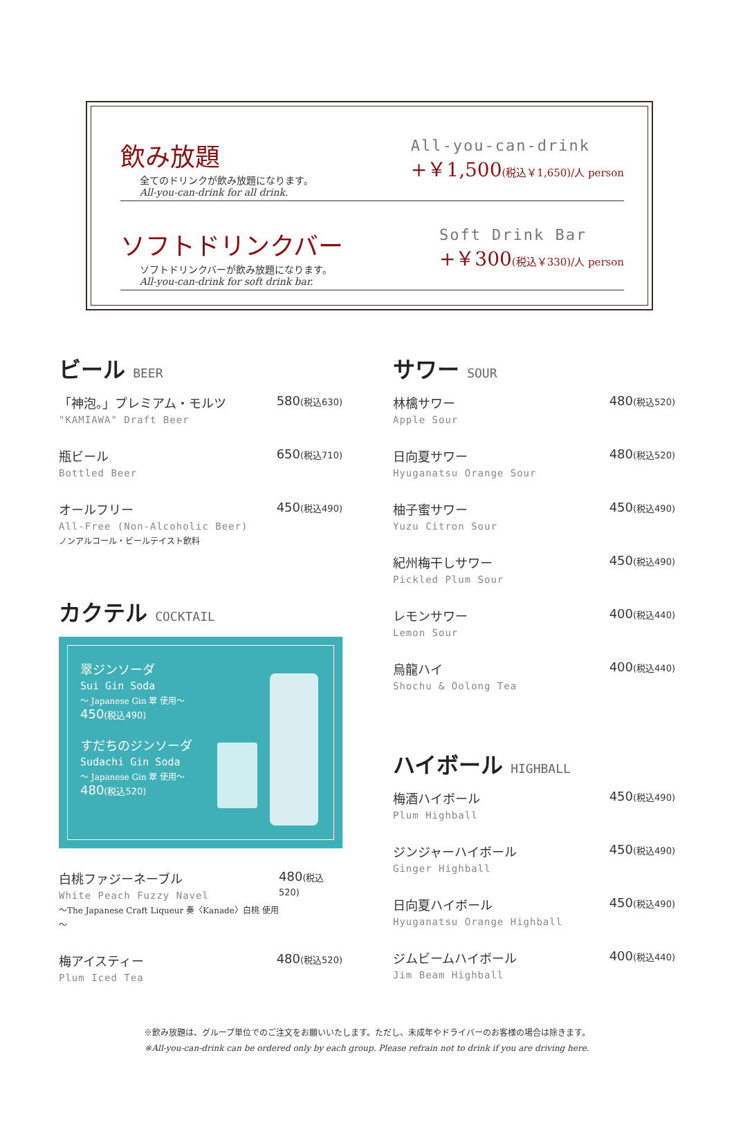飲み放題
全てのドリンクが飲み放題になります。
All-you-can-drink for all drink.
All-you-can-drink
+￥1,500(税込￥1,650)/人 person
ソフトドリンクバー
ソフトドリンクバーが飲み放題になります。
All-you-can-drink for soft drink bar.
Soft Drink Bar
+￥300(税込￥330)/人 person
ビール BEER
「神泡。」プレミアム・モルツ
"KAMIAWA" Draft Beer
580(税込630)
瓶ビール
Bottled Beer
650(税込710)
オールフリー
All-Free (Non-Alcoholic Beer)
ノンアルコール・ビールテイスト飲料
450(税込490)
カクテル COCKTAIL
翠ジンソーダ
Sui Gin Soda
～ Japanese Gin 翠 使用～
450(税込490)
すだちのジンソーダ
Sudachi Gin Soda
～ Japanese Gin 翠 使用～
480(税込520)
白桃ファジーネーブル
White Peach Fuzzy Navel
～The Japanese Craft Liqueur 奏〈Kanade〉白桃 使用～
480(税込520)
梅アイスティー
Plum Iced Tea
480(税込520)
サワー SOUR
林檎サワー
Apple Sour
480(税込520)
日向夏サワー
Hyuganatsu Orange Sour
480(税込520)
柚子蜜サワー
Yuzu Citron Sour
450(税込490)
紀州梅干しサワー
Pickled Plum Sour
450(税込490)
レモンサワー
Lemon Sour
400(税込440)
烏龍ハイ
Shochu & Oolong Tea
400(税込440)
ハイボール HIGHBALL
梅酒ハイボール
Plum Highball
450(税込490)
ジンジャーハイボール
Ginger Highball
450(税込490)
日向夏ハイボール
Hyuganatsu Orange Highball
450(税込490)
ジムビームハイボール
Jim Beam Highball
400(税込440)
※飲み放題は、グループ単位でのご注文をお願いいたします。ただし、未成年やドライバーのお客様の場合は除きます。
※All-you-can-drink can be ordered only by each group. Please refrain not to drink if you are driving here.